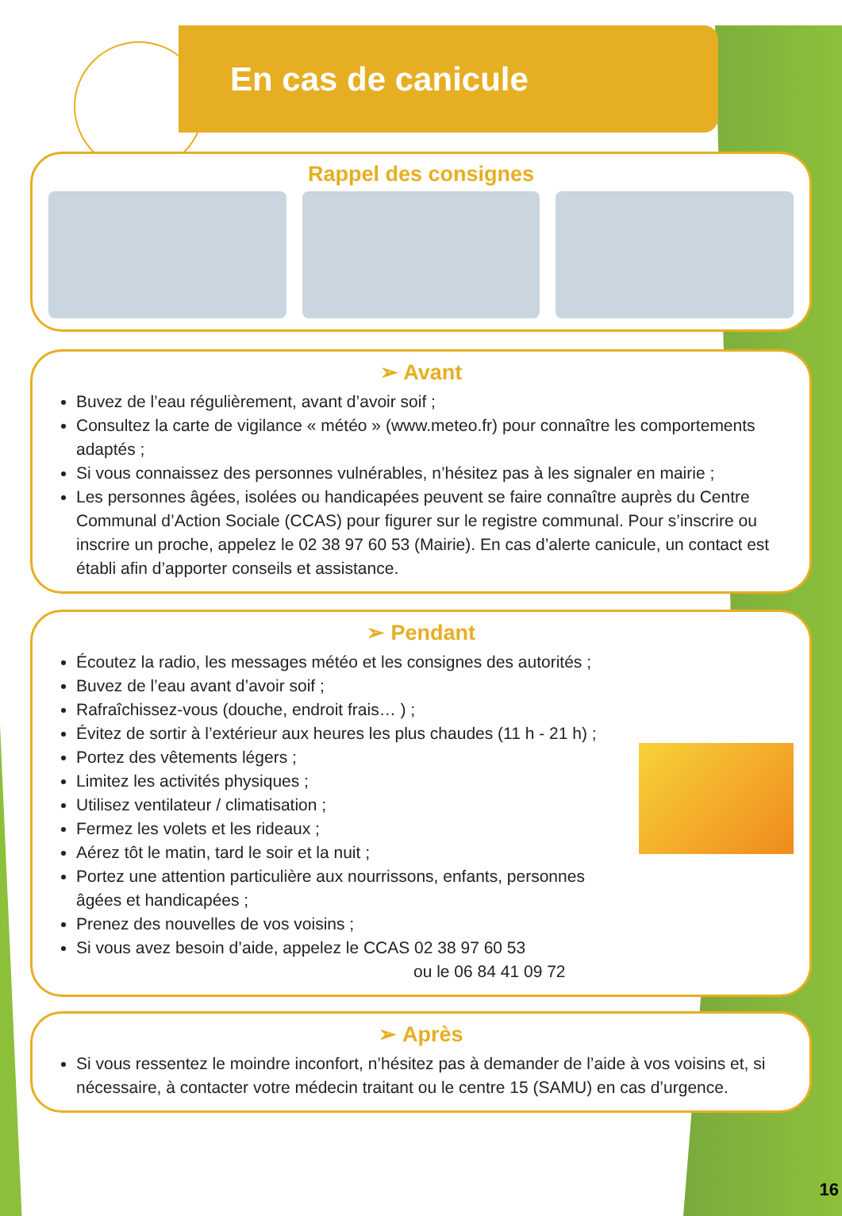En cas de canicule
Rappel des consignes
➢ Avant
Buvez de l’eau régulièrement, avant d’avoir soif ;
Consultez la carte de vigilance « météo » (www.meteo.fr) pour connaître les comportements adaptés ;
Si vous connaissez des personnes vulnérables, n’hésitez pas à les signaler en mairie ;
Les personnes âgées, isolées ou handicapées peuvent se faire connaître auprès du Centre Communal d’Action Sociale (CCAS) pour figurer sur le registre communal. Pour s’inscrire ou inscrire un proche, appelez le 02 38 97 60 53 (Mairie). En cas d’alerte canicule, un contact est établi afin d’apporter conseils et assistance.
➢ Pendant
Écoutez la radio, les messages météo et les consignes des autorités ;
Buvez de l’eau avant d’avoir soif ;
Rafraîchissez-vous (douche, endroit frais… ) ;
Évitez de sortir à l’extérieur aux heures les plus chaudes (11 h - 21 h) ;
Portez des vêtements légers ;
Limitez les activités physiques ;
Utilisez ventilateur / climatisation ;
Fermez les volets et les rideaux ;
Aérez tôt le matin, tard le soir et la nuit ;
Portez une attention particulière aux nourrissons, enfants, personnes
âgées et handicapées ;
Prenez des nouvelles de vos voisins ;
Si vous avez besoin d’aide, appelez le CCAS 02 38 97 60 53
ou le 06 84 41 09 72
➢ Après
Si vous ressentez le moindre inconfort, n’hésitez pas à demander de l’aide à vos voisins et, si nécessaire, à contacter votre médecin traitant ou le centre 15 (SAMU) en cas d’urgence.
16